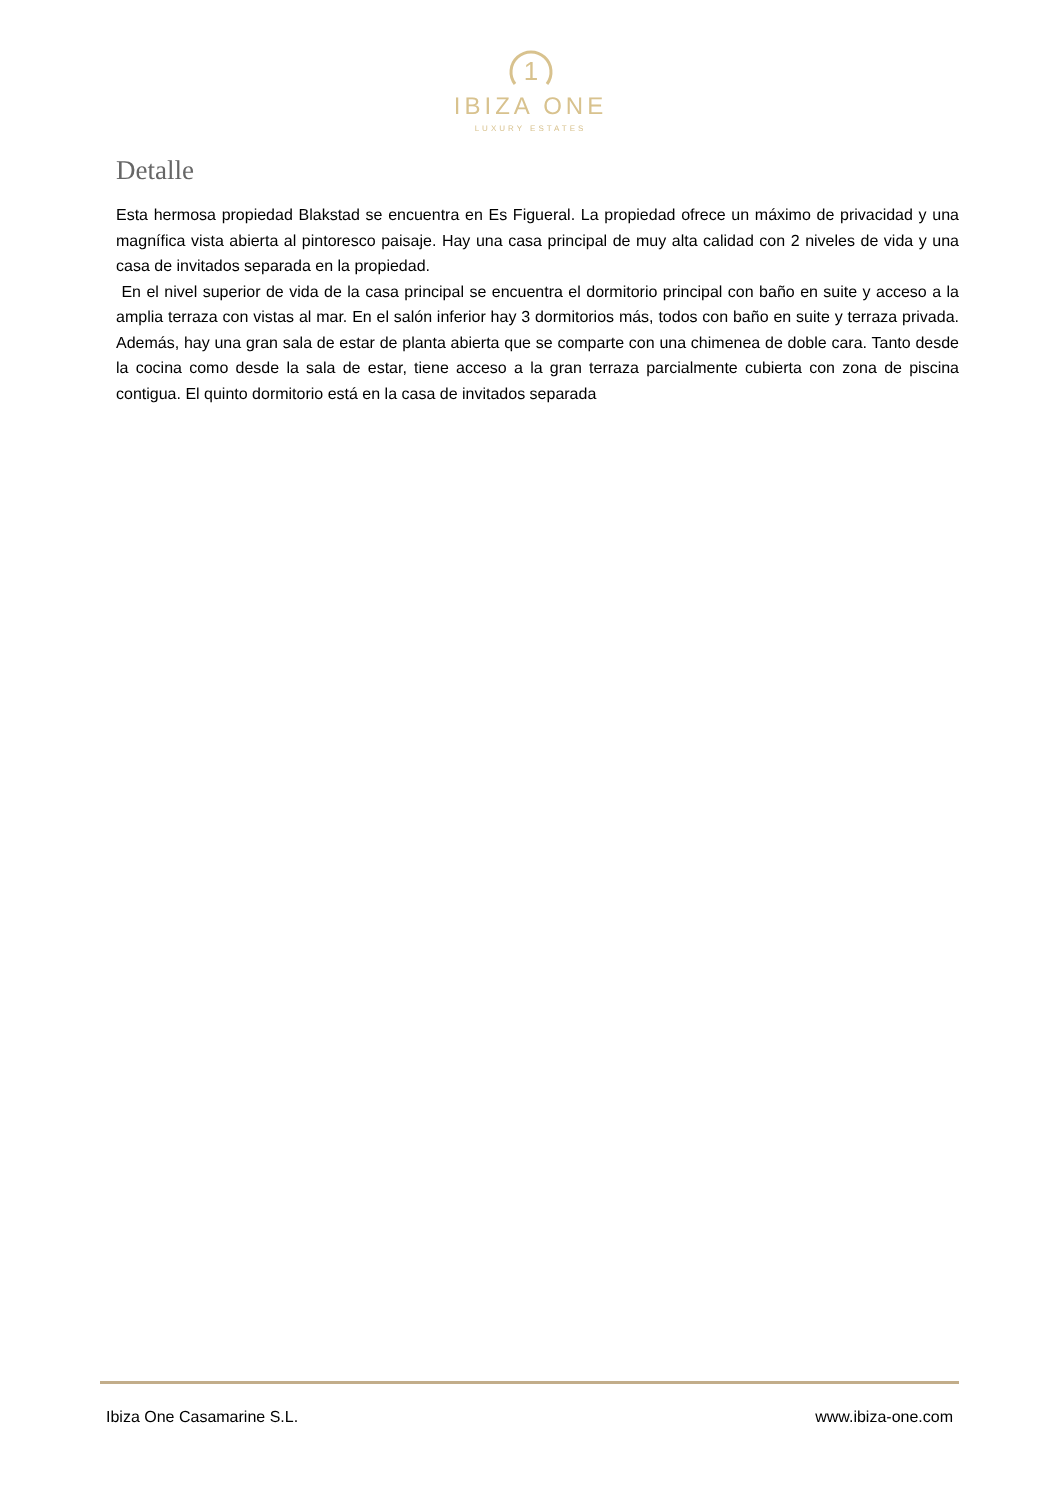1
IBIZA ONE
LUXURY ESTATES
Detalle
Esta hermosa propiedad Blakstad se encuentra en Es Figueral. La propiedad ofrece un máximo de privacidad y una magnífica vista abierta al pintoresco paisaje. Hay una casa principal de muy alta calidad con 2 niveles de vida y una casa de invitados separada en la propiedad.
En el nivel superior de vida de la casa principal se encuentra el dormitorio principal con baño en suite y acceso a la amplia terraza con vistas al mar. En el salón inferior hay 3 dormitorios más, todos con baño en suite y terraza privada. Además, hay una gran sala de estar de planta abierta que se comparte con una chimenea de doble cara. Tanto desde la cocina como desde la sala de estar, tiene acceso a la gran terraza parcialmente cubierta con zona de piscina contigua. El quinto dormitorio está en la casa de invitados separada
Ibiza One Casamarine S.L. www.ibiza-one.com